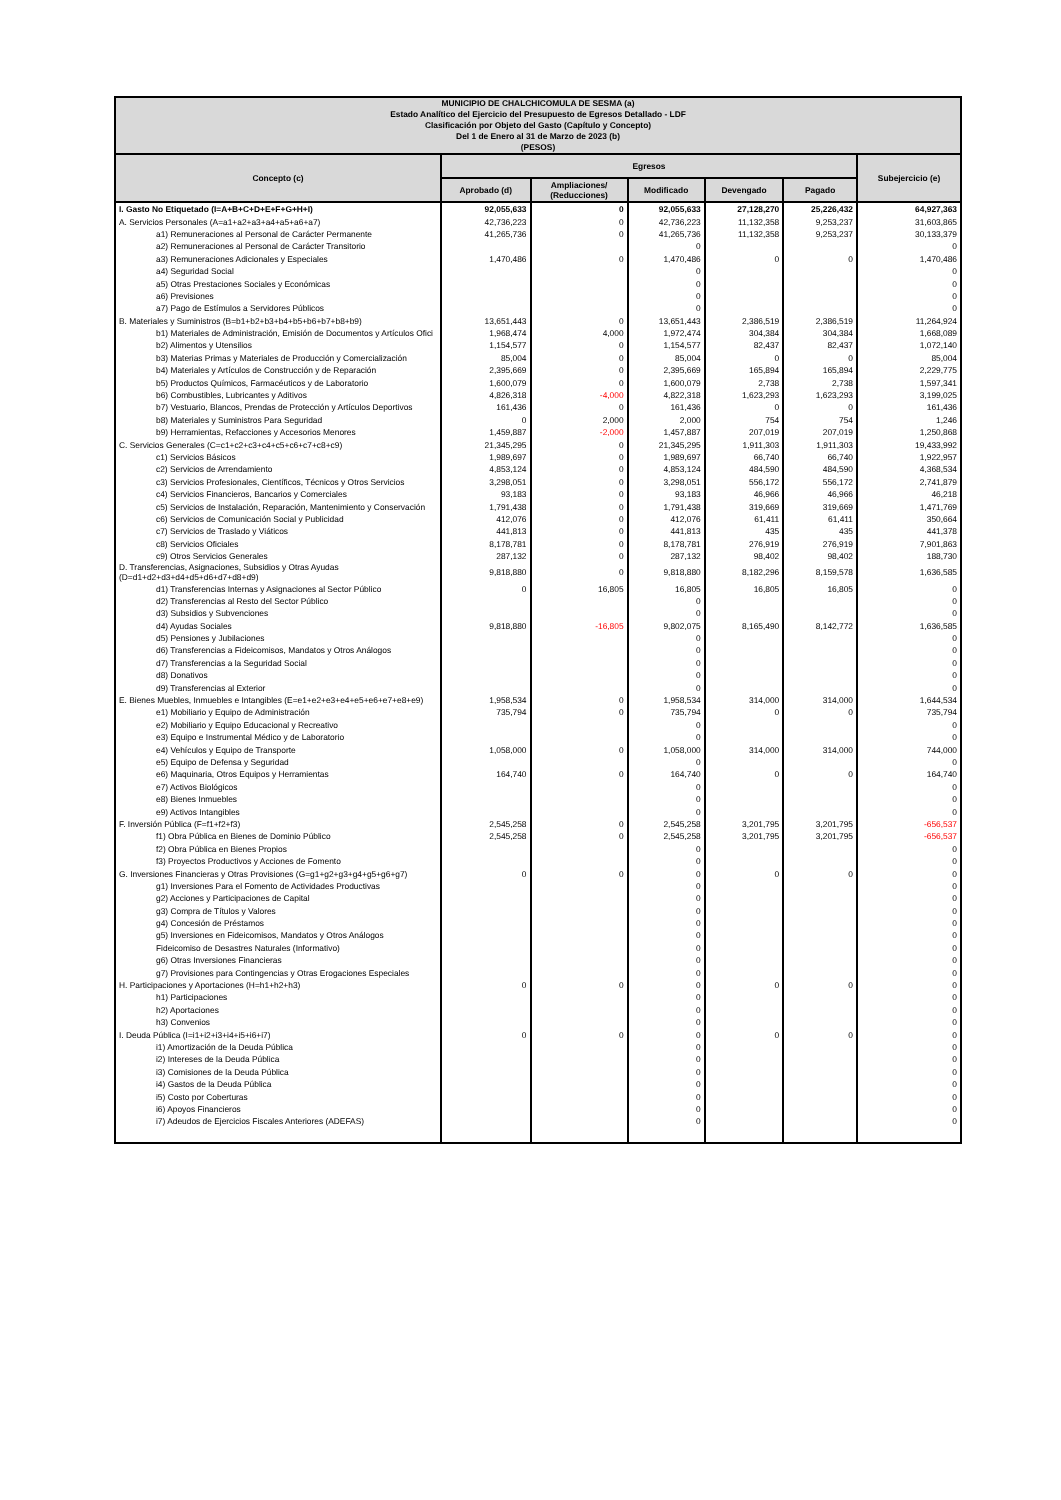| MUNICIPIO DE CHALCHICOMULA DE SESMA (a) Estado Analítico del Ejercicio del Presupuesto de Egresos Detallado - LDF Clasificación por Objeto del Gasto (Capítulo y Concepto) Del 1 de Enero al 31 de Marzo de 2023 (b) (PESOS) | | | | | | |
| Concepto (c) | Egresos | | | | | Subejercicio (e) |
| | Aprobado (d) | Ampliaciones/ (Reducciones) | Modificado | Devengado | Pagado | |
| I. Gasto No Etiquetado (I=A+B+C+D+E+F+G+H+I) | 92,055,633 | 0 | 92,055,633 | 27,128,270 | 25,226,432 | 64,927,363 |
| A. Servicios Personales (A=a1+a2+a3+a4+a5+a6+a7) | 42,736,223 | 0 | 42,736,223 | 11,132,358 | 9,253,237 | 31,603,865 |
| a1) Remuneraciones al Personal de Carácter Permanente | 41,265,736 | 0 | 41,265,736 | 11,132,358 | 9,253,237 | 30,133,379 |
| a2) Remuneraciones al Personal de Carácter Transitorio | | | 0 | | | 0 |
| a3) Remuneraciones Adicionales y Especiales | 1,470,486 | 0 | 1,470,486 | 0 | 0 | 1,470,486 |
| a4) Seguridad Social | | | 0 | | | 0 |
| a5) Otras Prestaciones Sociales y Económicas | | | 0 | | | 0 |
| a6) Previsiones | | | 0 | | | 0 |
| a7) Pago de Estímulos a Servidores Públicos | | | 0 | | | 0 |
| B. Materiales y Suministros (B=b1+b2+b3+b4+b5+b6+b7+b8+b9) | 13,651,443 | 0 | 13,651,443 | 2,386,519 | 2,386,519 | 11,264,924 |
| b1) Materiales de Administración, Emisión de Documentos y Artículos Ofici | 1,968,474 | 4,000 | 1,972,474 | 304,384 | 304,384 | 1,668,089 |
| b2) Alimentos y Utensilios | 1,154,577 | 0 | 1,154,577 | 82,437 | 82,437 | 1,072,140 |
| b3) Materias Primas y Materiales de Producción y Comercialización | 85,004 | 0 | 85,004 | 0 | 0 | 85,004 |
| b4) Materiales y Artículos de Construcción y de Reparación | 2,395,669 | 0 | 2,395,669 | 165,894 | 165,894 | 2,229,775 |
| b5) Productos Químicos, Farmacéuticos y de Laboratorio | 1,600,079 | 0 | 1,600,079 | 2,738 | 2,738 | 1,597,341 |
| b6) Combustibles, Lubricantes y Aditivos | 4,826,318 | -4,000 | 4,822,318 | 1,623,293 | 1,623,293 | 3,199,025 |
| b7) Vestuario, Blancos, Prendas de Protección y Artículos Deportivos | 161,436 | 0 | 161,436 | 0 | 0 | 161,436 |
| b8) Materiales y Suministros Para Seguridad | 0 | 2,000 | 2,000 | 754 | 754 | 1,246 |
| b9) Herramientas, Refacciones y Accesorios Menores | 1,459,887 | -2,000 | 1,457,887 | 207,019 | 207,019 | 1,250,868 |
| C. Servicios Generales (C=c1+c2+c3+c4+c5+c6+c7+c8+c9) | 21,345,295 | 0 | 21,345,295 | 1,911,303 | 1,911,303 | 19,433,992 |
| c1) Servicios Básicos | 1,989,697 | 0 | 1,989,697 | 66,740 | 66,740 | 1,922,957 |
| c2) Servicios de Arrendamiento | 4,853,124 | 0 | 4,853,124 | 484,590 | 484,590 | 4,368,534 |
| c3) Servicios Profesionales, Científicos, Técnicos y Otros Servicios | 3,298,051 | 0 | 3,298,051 | 556,172 | 556,172 | 2,741,879 |
| c4) Servicios Financieros, Bancarios y Comerciales | 93,183 | 0 | 93,183 | 46,966 | 46,966 | 46,218 |
| c5) Servicios de Instalación, Reparación, Mantenimiento y Conservación | 1,791,438 | 0 | 1,791,438 | 319,669 | 319,669 | 1,471,769 |
| c6) Servicios de Comunicación Social y Publicidad | 412,076 | 0 | 412,076 | 61,411 | 61,411 | 350,664 |
| c7) Servicios de Traslado y Viáticos | 441,813 | 0 | 441,813 | 435 | 435 | 441,378 |
| c8) Servicios Oficiales | 8,178,781 | 0 | 8,178,781 | 276,919 | 276,919 | 7,901,863 |
| c9) Otros Servicios Generales | 287,132 | 0 | 287,132 | 98,402 | 98,402 | 188,730 |
| D. Transferencias, Asignaciones, Subsidios y Otras Ayudas (D=d1+d2+d3+d4+d5+d6+d7+d8+d9) | 9,818,880 | 0 | 9,818,880 | 8,182,296 | 8,159,578 | 1,636,585 |
| d1) Transferencias Internas y Asignaciones al Sector Público | 0 | 16,805 | 16,805 | 16,805 | 16,805 | 0 |
| d2) Transferencias al Resto del Sector Público | | | 0 | | | 0 |
| d3) Subsidios y Subvenciones | | | 0 | | | 0 |
| d4) Ayudas Sociales | 9,818,880 | -16,805 | 9,802,075 | 8,165,490 | 8,142,772 | 1,636,585 |
| d5) Pensiones y Jubilaciones | | | 0 | | | 0 |
| d6) Transferencias a Fideicomisos, Mandatos y Otros Análogos | | | 0 | | | 0 |
| d7) Transferencias a la Seguridad Social | | | 0 | | | 0 |
| d8) Donativos | | | 0 | | | 0 |
| d9) Transferencias al Exterior | | | 0 | | | 0 |
| E. Bienes Muebles, Inmuebles e Intangibles (E=e1+e2+e3+e4+e5+e6+e7+e8+e9) | 1,958,534 | 0 | 1,958,534 | 314,000 | 314,000 | 1,644,534 |
| e1) Mobiliario y Equipo de Administración | 735,794 | 0 | 735,794 | 0 | 0 | 735,794 |
| e2) Mobiliario y Equipo Educacional y Recreativo | | | 0 | | | 0 |
| e3) Equipo e Instrumental Médico y de Laboratorio | | | 0 | | | 0 |
| e4) Vehículos y Equipo de Transporte | 1,058,000 | 0 | 1,058,000 | 314,000 | 314,000 | 744,000 |
| e5) Equipo de Defensa y Seguridad | | | 0 | | | 0 |
| e6) Maquinaria, Otros Equipos y Herramientas | 164,740 | 0 | 164,740 | 0 | 0 | 164,740 |
| e7) Activos Biológicos | | | 0 | | | 0 |
| e8) Bienes Inmuebles | | | 0 | | | 0 |
| e9) Activos Intangibles | | | 0 | | | 0 |
| F. Inversión Pública (F=f1+f2+f3) | 2,545,258 | 0 | 2,545,258 | 3,201,795 | 3,201,795 | -656,537 |
| f1) Obra Pública en Bienes de Dominio Público | 2,545,258 | 0 | 2,545,258 | 3,201,795 | 3,201,795 | -656,537 |
| f2) Obra Pública en Bienes Propios | | | 0 | | | 0 |
| f3) Proyectos Productivos y Acciones de Fomento | | | 0 | | | 0 |
| G. Inversiones Financieras y Otras Provisiones (G=g1+g2+g3+g4+g5+g6+g7) | 0 | 0 | 0 | 0 | 0 | 0 |
| g1) Inversiones Para el Fomento de Actividades Productivas | | | 0 | | | 0 |
| g2) Acciones y Participaciones de Capital | | | 0 | | | 0 |
| g3) Compra de Títulos y Valores | | | 0 | | | 0 |
| g4) Concesión de Préstamos | | | 0 | | | 0 |
| g5) Inversiones en Fideicomisos, Mandatos y Otros Análogos | | | 0 | | | 0 |
| Fideicomiso de Desastres Naturales (Informativo) | | | 0 | | | 0 |
| g6) Otras Inversiones Financieras | | | 0 | | | 0 |
| g7) Provisiones para Contingencias y Otras Erogaciones Especiales | | | 0 | | | 0 |
| H. Participaciones y Aportaciones (H=h1+h2+h3) | 0 | 0 | 0 | 0 | 0 | 0 |
| h1) Participaciones | | | 0 | | | 0 |
| h2) Aportaciones | | | 0 | | | 0 |
| h3) Convenios | | | 0 | | | 0 |
| I. Deuda Pública (I=i1+i2+i3+i4+i5+i6+i7) | 0 | 0 | 0 | 0 | 0 | 0 |
| i1) Amortización de la Deuda Pública | | | 0 | | | 0 |
| i2) Intereses de la Deuda Pública | | | 0 | | | 0 |
| i3) Comisiones de la Deuda Pública | | | 0 | | | 0 |
| i4) Gastos de la Deuda Pública | | | 0 | | | 0 |
| i5) Costo por Coberturas | | | 0 | | | 0 |
| i6) Apoyos Financieros | | | 0 | | | 0 |
| i7) Adeudos de Ejercicios Fiscales Anteriores (ADEFAS) | | | 0 | | | 0 |